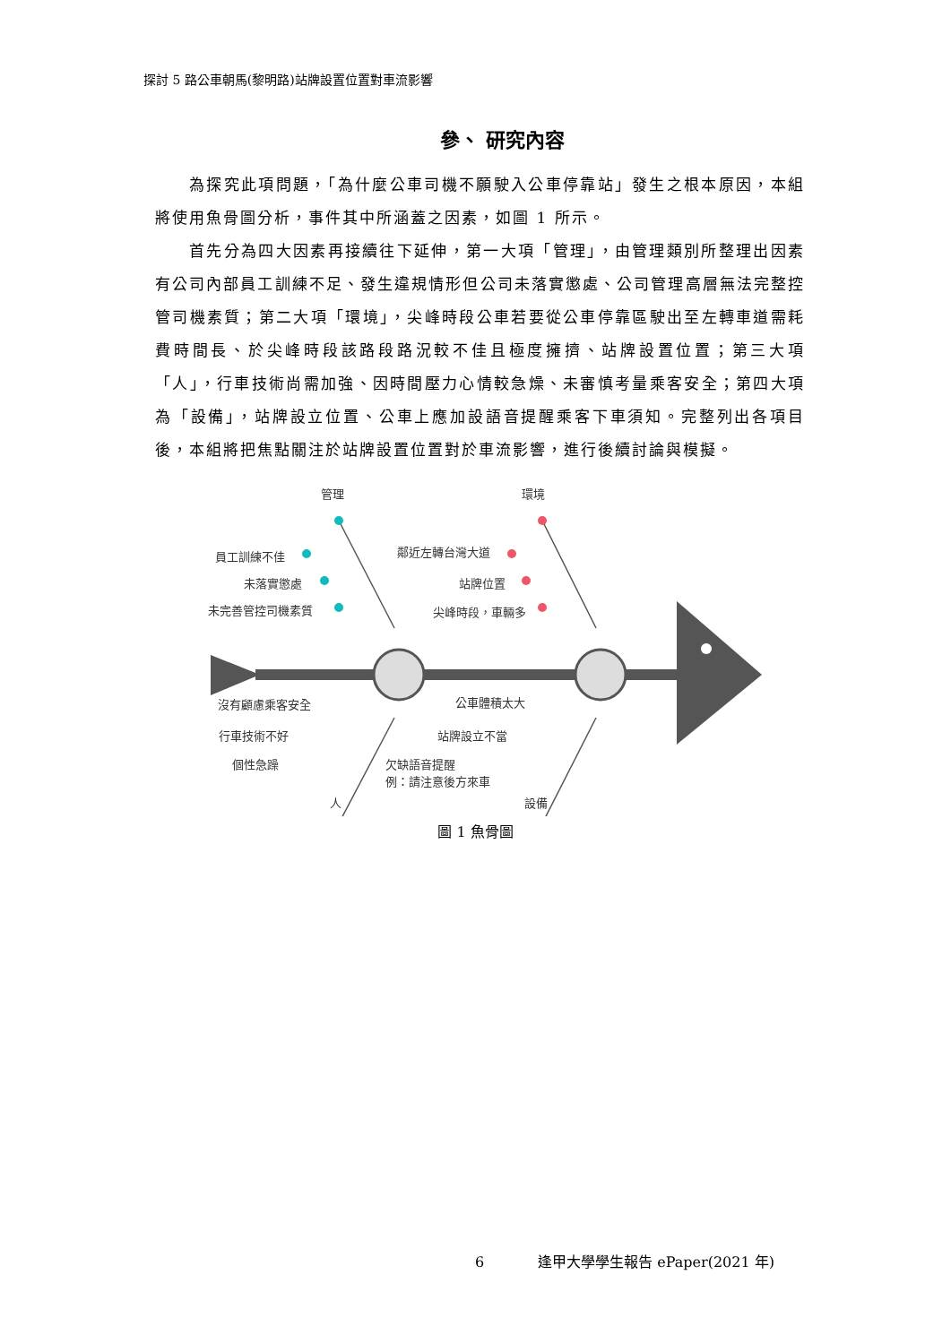探討 5 路公車朝馬(黎明路)站牌設置位置對車流影響
參、 研究內容
為探究此項問題，「為什麼公車司機不願駛入公車停靠站」發生之根本原因，本組將使用魚骨圖分析，事件其中所涵蓋之因素，如圖 1 所示。
首先分為四大因素再接續往下延伸，第一大項「管理」，由管理類別所整理出因素有公司內部員工訓練不足、發生違規情形但公司未落實懲處、公司管理高層無法完整控管司機素質；第二大項「環境」，尖峰時段公車若要從公車停靠區駛出至左轉車道需耗費時間長、於尖峰時段該路段路況較不佳且極度擁擠、站牌設置位置；第三大項「人」，行車技術尚需加強、因時間壓力心情較急燥、未審慎考量乘客安全；第四大項為「設備」，站牌設立位置、公車上應加設語音提醒乘客下車須知。完整列出各項目後，本組將把焦點關注於站牌設置位置對於車流影響，進行後續討論與模擬。
管理 環境
員工訓練不佳
未落實懲處
未完善管控司機素質
鄰近左轉台灣大道
站牌位置
尖峰時段，車輛多
沒有顧慮乘客安全
行車技術不好
個性急躁
公車體積太大
站牌設立不當
欠缺語音提醒
例：請注意後方來車
人 設備
圖 1 魚骨圖
6 逢甲大學學生報告 ePaper(2021 年)